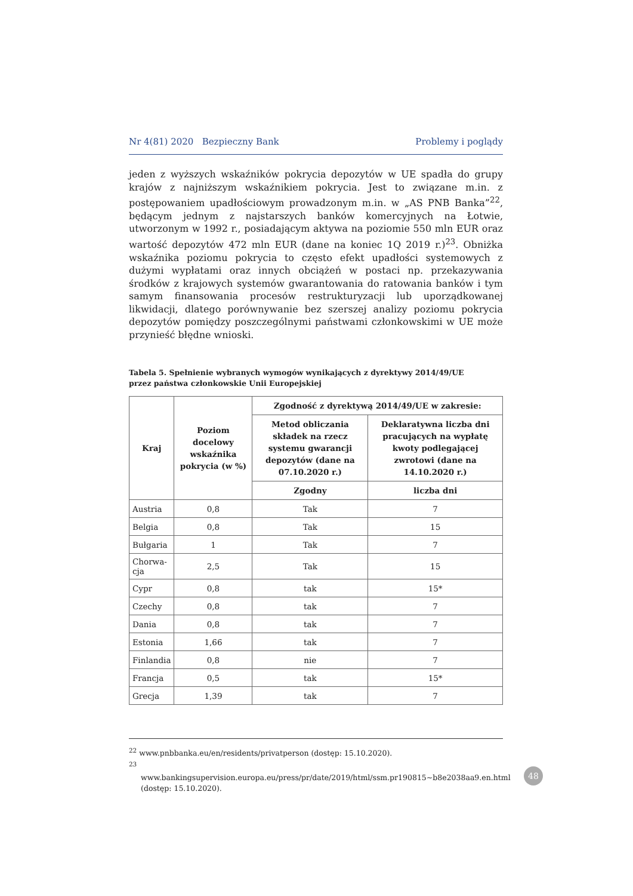Nr 4(81) 2020 Bezpieczny Bank Problemy i poglądy
jeden z wyższych wskaźników pokrycia depozytów w UE spadła do grupy krajów z najniższym wskaźnikiem pokrycia. Jest to związane m.in. z postępowaniem upadłościowym prowadzonym m.in. w „AS PNB Banka”<sup>22</sup>, będącym jednym z najstarszych banków komercyjnych na Łotwie, utworzonym w 1992 r., posiadającym aktywa na poziomie 550 mln EUR oraz wartość depozytów 472 mln EUR (dane na koniec 1Q 2019 r.)<sup>23</sup>. Obniżka wskaźnika poziomu pokrycia to często efekt upadłości systemowych z dużymi wypłatami oraz innych obciążeń w postaci np. przekazywania środków z krajowych systemów gwarantowania do ratowania banków i tym samym finansowania procesów restrukturyzacji lub uporządkowanej likwidacji, dlatego porównywanie bez szerszej analizy poziomu pokrycia depozytów pomiędzy poszczególnymi państwami członkowskimi w UE może przynieść błędne wnioski.
Tabela 5. Spełnienie wybranych wymogów wynikających z dyrektywy 2014/49/UE
przez państwa członkowskie Unii Europejskiej
| Kraj | Poziom docelowy wskaźnika pokrycia (w %) | Zgodność z dyrektywą 2014/49/UE w zakresie: | |
| --- | --- | --- | --- |
| | | Metod obliczania składek na rzecz systemu gwarancji depozytów (dane na 07.10.2020 r.) | Deklaratywna liczba dni pracujących na wypłatę kwoty podlegającej zwrotowi (dane na 14.10.2020 r.) |
| | | Zgodny | liczba dni |
| Austria | 0,8 | Tak | 7 |
| Belgia | 0,8 | Tak | 15 |
| Bułgaria | 1 | Tak | 7 |
| Chorwa- cja | 2,5 | Tak | 15 |
| Cypr | 0,8 | tak | 15* |
| Czechy | 0,8 | tak | 7 |
| Dania | 0,8 | tak | 7 |
| Estonia | 1,66 | tak | 7 |
| Finlandia | 0,8 | nie | 7 |
| Francja | 0,5 | tak | 15* |
| Grecja | 1,39 | tak | 7 |
<sup>22</sup> www.pnbbanka.eu/en/residents/privatperson (dostęp: 15.10.2020).
<sup>23</sup> www.bankingsupervision.europa.eu/press/pr/date/2019/html/ssm.pr190815~b8e2038aa9.en.html (dostęp: 15.10.2020).
48